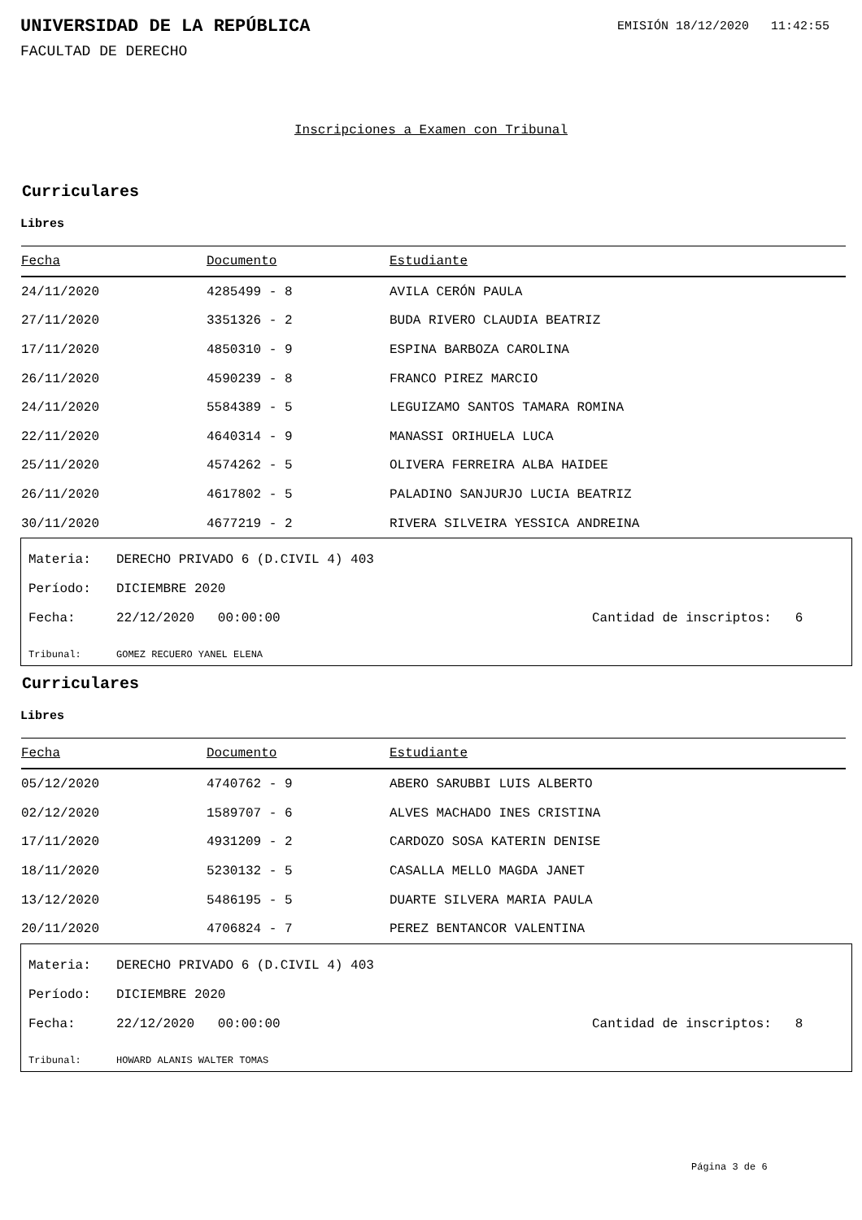UNIVERSIDAD DE LA REPÚBLICA
EMISIÓN 18/12/2020 11:42:55
FACULTAD DE DERECHO
Inscripciones a Examen con Tribunal
Curriculares
Libres
| Fecha | Documento | Estudiante |
| --- | --- | --- |
| 24/11/2020 | 4285499 - 8 | AVILA CERÓN PAULA |
| 27/11/2020 | 3351326 - 2 | BUDA RIVERO CLAUDIA BEATRIZ |
| 17/11/2020 | 4850310 - 9 | ESPINA BARBOZA CAROLINA |
| 26/11/2020 | 4590239 - 8 | FRANCO PIREZ MARCIO |
| 24/11/2020 | 5584389 - 5 | LEGUIZAMO SANTOS TAMARA ROMINA |
| 22/11/2020 | 4640314 - 9 | MANASSI ORIHUELA LUCA |
| 25/11/2020 | 4574262 - 5 | OLIVERA FERREIRA ALBA HAIDEE |
| 26/11/2020 | 4617802 - 5 | PALADINO SANJURJO LUCIA BEATRIZ |
| 30/11/2020 | 4677219 - 2 | RIVERA SILVEIRA YESSICA ANDREINA |
Materia: DERECHO PRIVADO 6 (D.CIVIL 4) 403
Período: DICIEMBRE 2020
Fecha: 22/12/2020 00:00:00 Cantidad de inscriptos: 6
Tribunal: GOMEZ RECUERO YANEL ELENA
Curriculares
Libres
| Fecha | Documento | Estudiante |
| --- | --- | --- |
| 05/12/2020 | 4740762 - 9 | ABERO SARUBBI LUIS ALBERTO |
| 02/12/2020 | 1589707 - 6 | ALVES MACHADO INES CRISTINA |
| 17/11/2020 | 4931209 - 2 | CARDOZO SOSA KATERIN DENISE |
| 18/11/2020 | 5230132 - 5 | CASALLA MELLO MAGDA JANET |
| 13/12/2020 | 5486195 - 5 | DUARTE SILVERA MARIA PAULA |
| 20/11/2020 | 4706824 - 7 | PEREZ BENTANCOR VALENTINA |
Materia: DERECHO PRIVADO 6 (D.CIVIL 4) 403
Período: DICIEMBRE 2020
Fecha: 22/12/2020 00:00:00 Cantidad de inscriptos: 8
Tribunal: HOWARD ALANIS WALTER TOMAS
Página 3 de 6